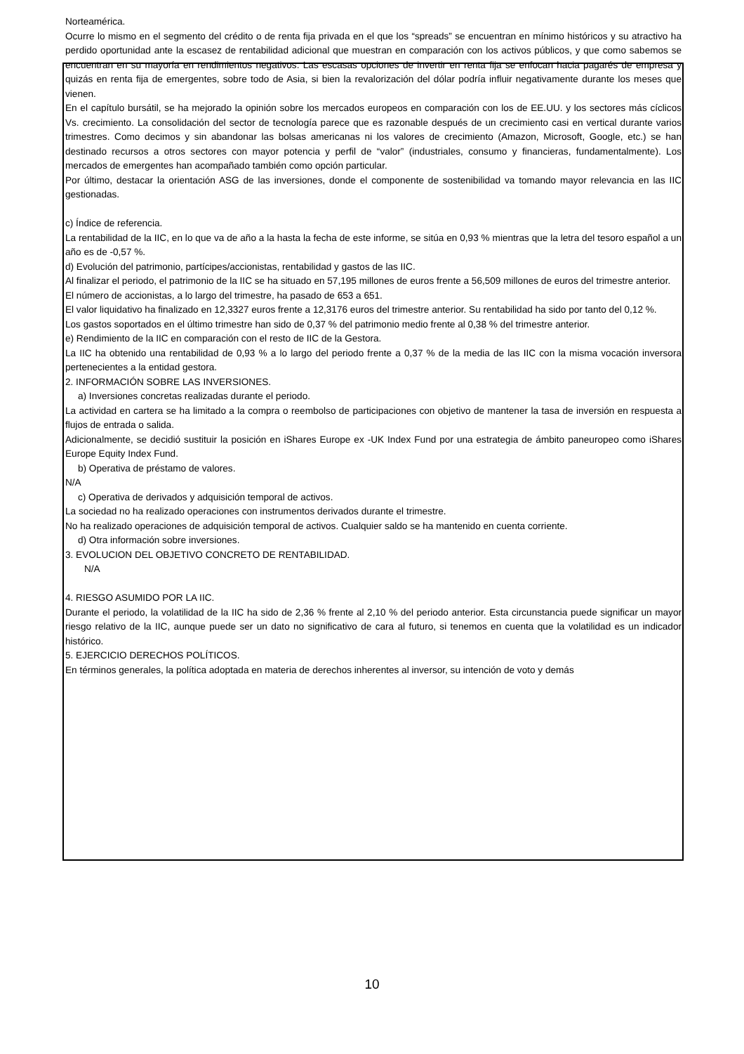Norteamérica.
Ocurre lo mismo en el segmento del crédito o de renta fija privada en el que los “spreads” se encuentran en mínimo históricos y su atractivo ha perdido oportunidad ante la escasez de rentabilidad adicional que muestran en comparación con los activos públicos, y que como sabemos se encuentran en su mayoría en rendimientos negativos. Las escasas opciones de invertir en renta fija se enfocan hacia pagarés de empresa y quizás en renta fija de emergentes, sobre todo de Asia, si bien la revalorización del dólar podría influir negativamente durante los meses que vienen.
En el capítulo bursátil, se ha mejorado la opinión sobre los mercados europeos en comparación con los de EE.UU. y los sectores más cíclicos Vs. crecimiento. La consolidación del sector de tecnología parece que es razonable después de un crecimiento casi en vertical durante varios trimestres. Como decimos y sin abandonar las bolsas americanas ni los valores de crecimiento (Amazon, Microsoft, Google, etc.) se han destinado recursos a otros sectores con mayor potencia y perfil de “valor” (industriales, consumo y financieras, fundamentalmente). Los mercados de emergentes han acompañado también como opción particular.
Por último, destacar la orientación ASG de las inversiones, donde el componente de sostenibilidad va tomando mayor relevancia en las IIC gestionadas.
c) Índice de referencia.
La rentabilidad de la IIC, en lo que va de año a la hasta la fecha de este informe, se sitúa en 0,93 % mientras que la letra del tesoro español a un año es de -0,57 %.
d) Evolución del patrimonio, partícipes/accionistas, rentabilidad y gastos de las IIC.
Al finalizar el periodo, el patrimonio de la IIC se ha situado en 57,195 millones de euros frente a 56,509 millones de euros del trimestre anterior.
El número de accionistas, a lo largo del trimestre, ha pasado de 653 a 651.
El valor liquidativo ha finalizado en 12,3327 euros frente a 12,3176 euros del trimestre anterior. Su rentabilidad ha sido por tanto del 0,12 %.
Los gastos soportados en el último trimestre han sido de 0,37 % del patrimonio medio frente al 0,38 % del trimestre anterior.
e) Rendimiento de la IIC en comparación con el resto de IIC de la Gestora.
La IIC ha obtenido una rentabilidad de 0,93 % a lo largo del periodo frente a 0,37 % de la media de las IIC con la misma vocación inversora pertenecientes a la entidad gestora.
2. INFORMACIÓN SOBRE LAS INVERSIONES.
a) Inversiones concretas realizadas durante el periodo.
La actividad en cartera se ha limitado a la compra o reembolso de participaciones con objetivo de mantener la tasa de inversión en respuesta a flujos de entrada o salida.
Adicionalmente, se decidió sustituir la posición en iShares Europe ex -UK Index Fund por una estrategia de ámbito paneuropeo como iShares Europe Equity Index Fund.
b) Operativa de préstamo de valores.
N/A
c) Operativa de derivados y adquisición temporal de activos.
La sociedad no ha realizado operaciones con instrumentos derivados durante el trimestre.
No ha realizado operaciones de adquisición temporal de activos. Cualquier saldo se ha mantenido en cuenta corriente.
d) Otra información sobre inversiones.
3. EVOLUCION DEL OBJETIVO CONCRETO DE RENTABILIDAD.
N/A
4. RIESGO ASUMIDO POR LA IIC.
Durante el periodo, la volatilidad de la IIC ha sido de 2,36 % frente al 2,10 % del periodo anterior. Esta circunstancia puede significar un mayor riesgo relativo de la IIC, aunque puede ser un dato no significativo de cara al futuro, si tenemos en cuenta que la volatilidad es un indicador histórico.
5. EJERCICIO DERECHOS POLÍTICOS.
En términos generales, la política adoptada en materia de derechos inherentes al inversor, su intención de voto y demás
10